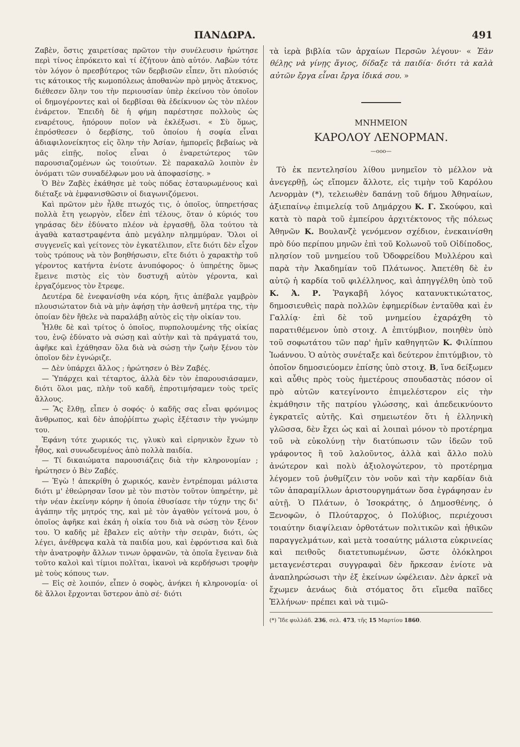ΠΑΝΔΩΡΑ. 491
Ζαβὲν, ὅστις χαιρετίσας πρῶτον τὴν συνέλευσιν ἠρώτησε περὶ τίνος ἐπρόκειτο καὶ τί ἐζήτουν ἀπὸ αὐτόν. Λαβὼν τότε τὸν λόγον ὁ πρεσβύτερος τῶν δερβισῶν εἶπεν, ὅτι πλούσιός τις κάτοικος τῆς κωμοπόλεως ἀποθανὼν πρὸ μηνὸς ἄτεκνος, διέθεσεν ὅλην του τὴν περιουσίαν ὑπὲρ ἐκείνου τὸν ὁποῖον οἱ δημογέροντες καὶ οἱ δερβῖσαι θὰ ἐδείκνυον ὡς τὸν πλέον ἐνάρετον. Ἐπειδὴ δὲ ἡ φήμη παρέστησε πολλοὺς ὡς εναρέτους, ἠπόρουν ποῖον νὰ ἐκλέξωσι. « Σὺ ὅμως, ἐπρόσθεσεν ὁ δερβίσης, τοῦ ὁποίου ἡ σοφία εἶναι ἀδιαφιλονείκητος εἰς ὅλην τὴν Ἀσίαν, ἠμπορεῖς βεβαίως νὰ μᾶς εἰπῇς, ποῖος εἶναι ὁ ἐναρετώτερος τῶν παρουσιαζομένων ὡς τοιούτων. Σὲ παρακαλῶ λοιπὸν ἐν ὀνόματι τῶν συναδέλφων μου νὰ ἀποφασίσῃς. »
Ὁ Βὲν Ζαβὲς ἐκάθησε μὲ τοὺς πόδας ἐσταυρωμένους καὶ διέταξε νὰ ἐμφανισθῶσιν οἱ διαγωνιζόμενοι.
Καὶ πρῶτον μὲν ἦλθε πτωχός τις, ὁ ὁποῖος, ὑπηρετήσας πολλὰ ἔτη γεωργὸν, εἶδεν ἐπὶ τέλους, ὅταν ὁ κύριός του γηράσας δὲν ἐδύνατο πλέον νὰ ἐργασθῇ, ὅλα τούτου τὰ ἀγαθὰ καταστραφέντα ἀπὸ μεγάλην πλημμύραν. Ὅλοι οἱ συγγενεῖς καὶ γείτονες τὸν ἐγκατέλιπον, εἴτε διότι δὲν εἶχον τοὺς τρόπους νὰ τὸν βοηθήσωσιν, εἴτε διότι ὁ χαρακτὴρ τοῦ γέροντος κατήντα ἐνίοτε ἀνυπόφορος· ὁ ὑπηρέτης ὅμως ἔμεινε πιστὸς εἰς τὸν δυστυχῆ αὐτὸν γέροντα, καὶ ἐργαζόμενος τὸν ἔτρεφε.
Δευτέρα δὲ ἐνεφανίσθη νέα κόρη, ἥτις ἀπέβαλε γαμβρὸν πλουσιώτατον διὰ νὰ μὴν ἀφήσῃ τὴν ἀσθενῆ μητέρα της, τὴν ὁποίαν δὲν ἤθελε νὰ παραλάβῃ αὐτὸς εἰς τὴν οἰκίαν του.
Ἦλθε δὲ καὶ τρίτος ὁ ὁποῖος, πυρπολουμένης τῆς οἰκίας του, ἐνῷ ἐδύνατο νὰ σώσῃ καὶ αὐτὴν καὶ τὰ πράγματά του, ἀφῆκε καὶ ἐχάθησαν ὅλα διὰ νὰ σώσῃ τὴν ζωὴν ξένου τὸν ὁποῖον δὲν ἐγνώριζε.
— Δὲν ὑπάρχει ἄλλος ; ἠρώτησεν ὁ Βὲν Ζαβές.
— Ὑπάρχει καὶ τέταρτος, ἀλλὰ δὲν τὸν ἐπαρουσιάσαμεν, διότι ὅλοι μας, πλὴν τοῦ καδῆ, ἐπροτιμήσαμεν τοὺς τρεῖς ἄλλους.
— Ἂς ἔλθῃ, εἶπεν ὁ σοφός· ὁ καδῆς σας εἶναι φρόνιμος ἄνθρωπος, καὶ δὲν ἀποῤῥίπτω χωρὶς ἐξέτασιν τὴν γνώμην του.
Ἐφάνη τότε χωρικός τις, γλυκὺ καὶ εἰρηνικὸν ἔχων τὸ ἦθος, καὶ συνωδευμένος ἀπὸ πολλὰ παιδία.
— Τί δικαιώματα παρουσιάζεις διὰ τὴν κληρονομίαν ; ἠρώτησεν ὁ Βὲν Ζαβές.
— Ἐγὼ ! ἀπεκρίθη ὁ χωρικός, κανὲν ἐντρέπομαι μάλιστα διότι μ' ἐθεώρησαν ἴσον μὲ τὸν πιστὸν τοῦτον ὑπηρέτην, μὲ τὴν νέαν ἐκείνην κόρην ἡ ὁποία ἐθυσίασε τὴν τύχην της δι' ἀγάπην τῆς μητρός της, καὶ μὲ τὸν ἀγαθὸν γείτονά μου, ὁ ὁποῖος ἀφῆκε καὶ ἐκάη ἡ οἰκία του διὰ νὰ σώσῃ τὸν ξένον του. Ὁ καδῆς μὲ ἔβαλεν εἰς αὐτὴν τὴν σειρὰν, διότι, ὡς λέγει, ἀνέθρεψα καλὰ τὰ παιδία μου, καὶ ἐφρόντισα καὶ διὰ τὴν ἀνατροφὴν ἄλλων τινων ὀρφανῶν, τὰ ὁποῖα ἔγειναν διὰ τοῦτο καλοὶ καὶ τίμιοι πολῖται, ἱκανοὶ νὰ κερδήσωσι τροφὴν μὲ τοὺς κόπους των.
— Εἰς σὲ λοιπόν, εἶπεν ὁ σοφὸς, ἀνήκει ἡ κληρονομία· οἱ δὲ ἄλλοι ἔρχονται ὕστερον ἀπὸ σέ· διότι
τὰ ἱερὰ βιβλία τῶν ἀρχαίων Περσῶν λέγουν· « Ἐὰν θέλῃς νὰ γίνῃς ἅγιος, δίδαξε τὰ παιδία· διότι τὰ καλὰ αὐτῶν ἔργα εἶναι ἔργα ἰδικά σου. »
ΜΝΗΜΕΙΟΝ
ΚΑΡΟΛΟΥ ΛΕΝΟΡΜΑΝ.
—οοο—
Τὸ ἐκ πεντελησίου λίθου μνημεῖον τὸ μέλλον νὰ ἀνεγερθῇ, ὡς εἴπομεν ἄλλοτε, εἰς τιμὴν τοῦ Καρόλου Λενορμὰν (*), τελειωθὲν δαπάνῃ τοῦ δήμου Ἀθηναίων, ἀξιεπαίνῳ ἐπιμελείᾳ τοῦ Δημάρχου Κ. Γ. Σκούφου, καὶ κατὰ τὸ παρὰ τοῦ ἐμπείρου ἀρχιτέκτονος τῆς πόλεως Ἀθηνῶν Κ. Βουλανζὲ γενόμενον σχέδιον, ἐνεκαινίσθη πρὸ δύο περίπου μηνῶν ἐπὶ τοῦ Κολωνοῦ τοῦ Οἰδίποδος, πλησίον τοῦ μνημείου τοῦ Ὀδοφρείδου Μυλλέρου καὶ παρὰ τὴν Ἀκαδημίαν τοῦ Πλάτωνος. Ἀπετέθη δὲ ἐν αὐτῷ ἡ καρδία τοῦ φιλέλληνος, καὶ ἀπηγγέλθη ὑπὸ τοῦ Κ. Ἀ. Ρ. Ῥαγκαβῆ λόγος κατανυκτικώτατος, δημοσιευθεὶς παρὰ πολλῶν ἐφημερίδων ἐνταῦθα καὶ ἐν Γαλλίᾳ· ἐπὶ δὲ τοῦ μνημείου ἐχαράχθη τὸ παρατιθέμενον ὑπὸ στοιχ. Α ἐπιτύμβιον, ποιηθὲν ὑπὸ τοῦ σοφωτάτου τῶν παρ' ἡμῖν καθηγητῶν Κ. Φιλίππου Ἰωάννου. Ὁ αὐτὸς συνέταξε καὶ δεύτερον ἐπιτύμβιον, τὸ ὁποῖον δημοσιεύομεν ἐπίσης ὑπὸ στοιχ. Β, ἵνα δείξωμεν καὶ αὖθις πρὸς τοὺς ἡμετέρους σπουδαστὰς πόσον οἱ πρὸ αὐτῶν κατεγίνοντο ἐπιμελέστερον εἰς τὴν ἐκμάθησιν τῆς πατρίου γλώσσης, καὶ ἀπεδεικνύοντο ἐγκρατεῖς αὐτῆς. Καὶ σημειωτέον ὅτι ἡ ἑλληνικὴ γλῶσσα, δὲν ἔχει ὡς καὶ αἱ λοιπαὶ μόνον τὸ προτέρημα τοῦ νὰ εὐκολύνῃ τὴν διατύπωσιν τῶν ἰδεῶν τοῦ γράφοντος ἢ τοῦ λαλοῦντος, ἀλλὰ καὶ ἄλλο πολὺ ἀνώτερον καὶ πολὺ ἀξιολογώτερον, τὸ προτέρημα λέγομεν τοῦ ῥυθμίζειν τὸν νοῦν καὶ τὴν καρδίαν διὰ τῶν ἀπαραμίλλων ἀριστουργημάτων ὅσα ἐγράφησαν ἐν αὐτῇ. Ὁ Πλάτων, ὁ Ἰσοκράτης, ὁ Δημοσθένης, ὁ Ξενοφῶν, ὁ Πλούταρχος, ὁ Πολύβιος, περιέχουσι τοιαύτην διαψίλειαν ὀρθοτάτων πολιτικῶν καὶ ἠθικῶν παραγγελμάτων, καὶ μετὰ τοσαύτης μάλιστα εὐκρινείας καὶ πειθοῦς διατετυπωμένων, ὥστε ὁλόκληροι μεταγενέστεραι συγγραφαὶ δὲν ἤρκεσαν ἐνίοτε νὰ ἀναπληρώσωσι τὴν ἐξ ἐκείνων ὠφέλειαν. Δὲν ἀρκεῖ νὰ ἔχωμεν ἀενάως διὰ στόματος ὅτι εἴμεθα παῖδες Ἑλλήνων· πρέπει καὶ νὰ τιμῶ-
(*) Ἴδε φυλλάδ. 236, σελ. 473, τῆς 15 Μαρτίου 1860.